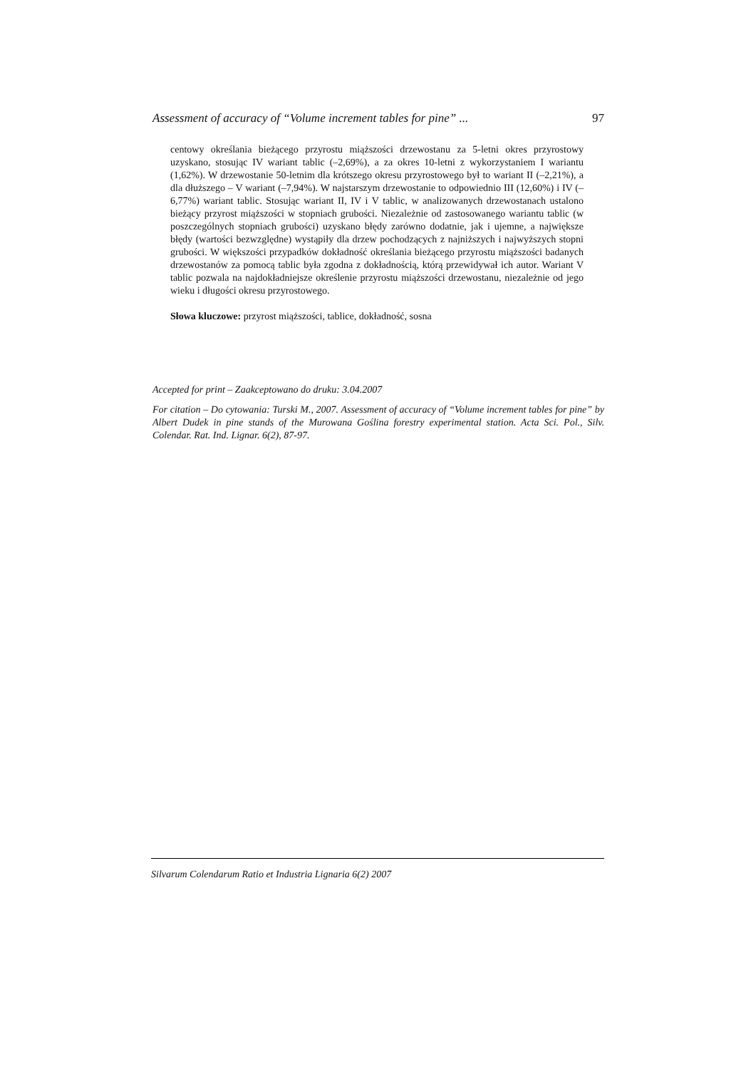Assessment of accuracy of “Volume increment tables for pine” ... 97
centowy określania bieżącego przyrostu miąższości drzewostanu za 5-letni okres przyrostowy uzyskano, stosując IV wariant tablic (–2,69%), a za okres 10-letni z wykorzystaniem I wariantu (1,62%). W drzewostanie 50-letnim dla krótszego okresu przyrostowego był to wariant II (–2,21%), a dla dłuższego – V wariant (–7,94%). W najstarszym drzewostanie to odpowiednio III (12,60%) i IV (–6,77%) wariant tablic. Stosując wariant II, IV i V tablic, w analizowanych drzewostanach ustalono bieżący przyrost miąższości w stopniach grubości. Niezależnie od zastosowanego wariantu tablic (w poszczególnych stopniach grubości) uzyskano błędy zarówno dodatnie, jak i ujemne, a największe błędy (wartości bezwzględne) wystąpiły dla drzew pochodzących z najniższych i najwyższych stopni grubości. W większości przypadków dokładność określania bieżącego przyrostu miąższości badanych drzewostanów za pomocą tablic była zgodna z dokładnością, którą przewidywał ich autor. Wariant V tablic pozwala na najdokładniejsze określenie przyrostu miąższości drzewostanu, niezależnie od jego wieku i długości okresu przyrostowego.
Słowa kluczowe: przyrost miąższości, tablice, dokładność, sosna
Accepted for print – Zaakceptowano do druku: 3.04.2007
For citation – Do cytowania: Turski M., 2007. Assessment of accuracy of “Volume increment tables for pine” by Albert Dudek in pine stands of the Murowana Goślina forestry experimental station. Acta Sci. Pol., Silv. Colendar. Rat. Ind. Lignar. 6(2), 87-97.
Silvarum Colendarum Ratio et Industria Lignaria 6(2) 2007